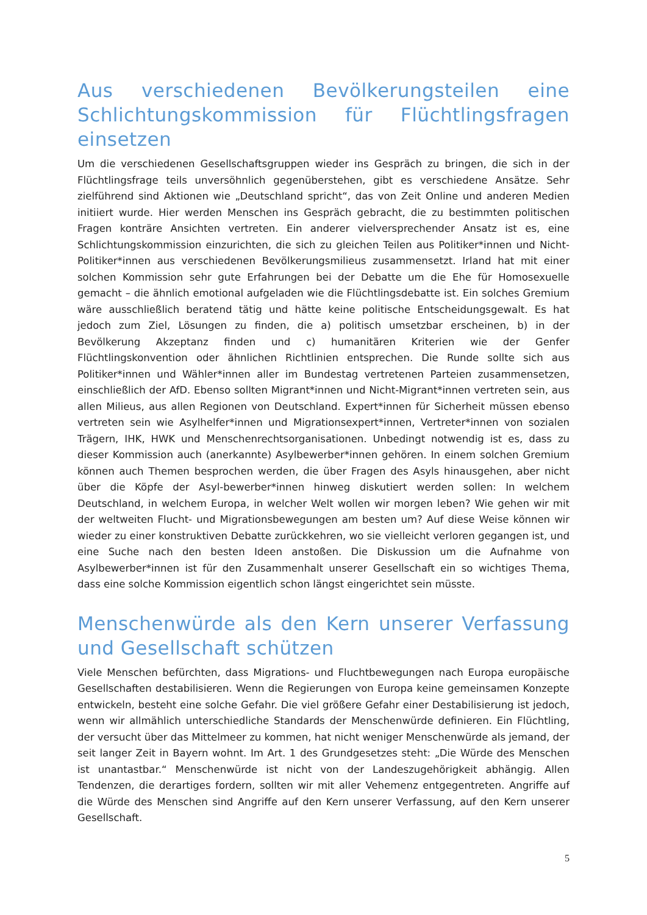Aus verschiedenen Bevölkerungsteilen eine Schlichtungskommission für Flüchtlingsfragen einsetzen
Um die verschiedenen Gesellschaftsgruppen wieder ins Gespräch zu bringen, die sich in der Flüchtlingsfrage teils unversöhnlich gegenüberstehen, gibt es verschiedene Ansätze. Sehr zielführend sind Aktionen wie „Deutschland spricht“, das von Zeit Online und anderen Medien initiiert wurde. Hier werden Menschen ins Gespräch gebracht, die zu bestimmten politischen Fragen konträre Ansichten vertreten. Ein anderer vielversprechender Ansatz ist es, eine Schlichtungskommission einzurichten, die sich zu gleichen Teilen aus Politiker*innen und Nicht-Politiker*innen aus verschiedenen Bevölkerungsmilieus zusammensetzt. Irland hat mit einer solchen Kommission sehr gute Erfahrungen bei der Debatte um die Ehe für Homosexuelle gemacht – die ähnlich emotional aufgeladen wie die Flüchtlingsdebatte ist. Ein solches Gremium wäre ausschließlich beratend tätig und hätte keine politische Entscheidungsgewalt. Es hat jedoch zum Ziel, Lösungen zu finden, die a) politisch umsetzbar erscheinen, b) in der Bevölkerung Akzeptanz finden und c) humanitären Kriterien wie der Genfer Flüchtlingskonvention oder ähnlichen Richtlinien entsprechen. Die Runde sollte sich aus Politiker*innen und Wähler*innen aller im Bundestag vertretenen Parteien zusammensetzen, einschließlich der AfD. Ebenso sollten Migrant*innen und Nicht-Migrant*innen vertreten sein, aus allen Milieus, aus allen Regionen von Deutschland. Expert*innen für Sicherheit müssen ebenso vertreten sein wie Asylhelfer*innen und Migrationsexpert*innen, Vertreter*innen von sozialen Trägern, IHK, HWK und Menschenrechtsorganisationen. Unbedingt notwendig ist es, dass zu dieser Kommission auch (anerkannte) Asylbewerber*innen gehören. In einem solchen Gremium können auch Themen besprochen werden, die über Fragen des Asyls hinausgehen, aber nicht über die Köpfe der Asyl-bewerber*innen hinweg diskutiert werden sollen: In welchem Deutschland, in welchem Europa, in welcher Welt wollen wir morgen leben? Wie gehen wir mit der weltweiten Flucht- und Migrationsbewegungen am besten um? Auf diese Weise können wir wieder zu einer konstruktiven Debatte zurückkehren, wo sie vielleicht verloren gegangen ist, und eine Suche nach den besten Ideen anstoßen. Die Diskussion um die Aufnahme von Asylbewerber*innen ist für den Zusammenhalt unserer Gesellschaft ein so wichtiges Thema, dass eine solche Kommission eigentlich schon längst eingerichtet sein müsste.
Menschenwürde als den Kern unserer Verfassung und Gesellschaft schützen
Viele Menschen befürchten, dass Migrations- und Fluchtbewegungen nach Europa europäische Gesellschaften destabilisieren. Wenn die Regierungen von Europa keine gemeinsamen Konzepte entwickeln, besteht eine solche Gefahr. Die viel größere Gefahr einer Destabilisierung ist jedoch, wenn wir allmählich unterschiedliche Standards der Menschenwürde definieren. Ein Flüchtling, der versucht über das Mittelmeer zu kommen, hat nicht weniger Menschenwürde als jemand, der seit langer Zeit in Bayern wohnt. Im Art. 1 des Grundgesetzes steht: „Die Würde des Menschen ist unantastbar.“ Menschenwürde ist nicht von der Landeszugehörigkeit abhängig. Allen Tendenzen, die derartiges fordern, sollten wir mit aller Vehemenz entgegentreten. Angriffe auf die Würde des Menschen sind Angriffe auf den Kern unserer Verfassung, auf den Kern unserer Gesellschaft.
5